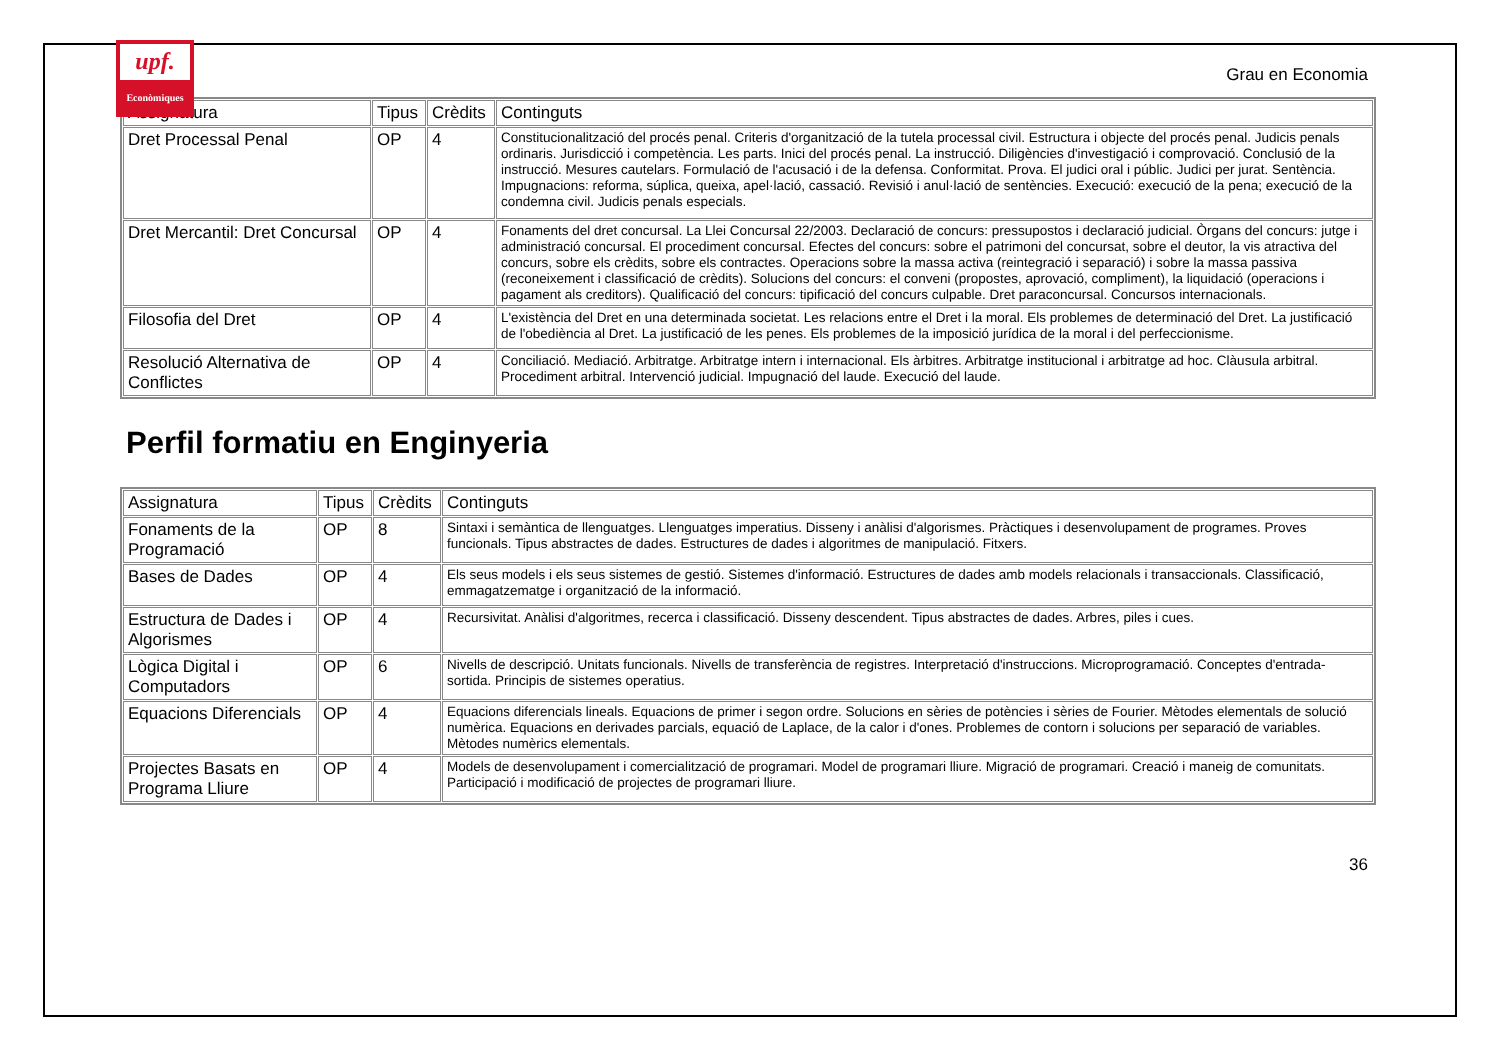upf.
Econòmiques
Grau en Economia
| Assignatura | Tipus | Crèdits | Continguts |
| --- | --- | --- | --- |
| Dret Processal Penal | OP | 4 | Constitucionalització del procés penal. Criteris d'organització de la tutela processal civil. Estructura i objecte del procés penal. Judicis penals ordinaris. Jurisdicció i competència. Les parts. Inici del procés penal. La instrucció. Diligències d'investigació i comprovació. Conclusió de la instrucció. Mesures cautelars. Formulació de l'acusació i de la defensa. Conformitat. Prova. El judici oral i públic. Judici per jurat. Sentència. Impugnacions: reforma, súplica, queixa, apel·lació, cassació. Revisió i anul·lació de sentències. Execució: execució de la pena; execució de la condemna civil. Judicis penals especials. |
| Dret Mercantil: Dret Concursal | OP | 4 | Fonaments del dret concursal. La Llei Concursal 22/2003. Declaració de concurs: pressupostos i declaració judicial. Òrgans del concurs: jutge i administració concursal. El procediment concursal. Efectes del concurs: sobre el patrimoni del concursat, sobre el deutor, la vis atractiva del concurs, sobre els crèdits, sobre els contractes. Operacions sobre la massa activa (reintegració i separació) i sobre la massa passiva (reconeixement i classificació de crèdits). Solucions del concurs: el conveni (propostes, aprovació, compliment), la liquidació (operacions i pagament als creditors). Qualificació del concurs: tipificació del concurs culpable. Dret paraconcursal. Concursos internacionals. |
| Filosofia del Dret | OP | 4 | L'existència del Dret en una determinada societat. Les relacions entre el Dret i la moral. Els problemes de determinació del Dret. La justificació de l'obediència al Dret. La justificació de les penes. Els problemes de la imposició jurídica de la moral i del perfeccionisme. |
| Resolució Alternativa de Conflictes | OP | 4 | Conciliació. Mediació. Arbitratge. Arbitratge intern i internacional. Els àrbitres. Arbitratge institucional i arbitratge ad hoc. Clàusula arbitral. Procediment arbitral. Intervenció judicial. Impugnació del laude. Execució del laude. |
Perfil formatiu en Enginyeria
| Assignatura | Tipus | Crèdits | Continguts |
| --- | --- | --- | --- |
| Fonaments de la Programació | OP | 8 | Sintaxi i semàntica de llenguatges. Llenguatges imperatius. Disseny i anàlisi d'algorismes. Pràctiques i desenvolupament de programes. Proves funcionals. Tipus abstractes de dades. Estructures de dades i algoritmes de manipulació. Fitxers. |
| Bases de Dades | OP | 4 | Els seus models i els seus sistemes de gestió. Sistemes d'informació. Estructures de dades amb models relacionals i transaccionals. Classificació, emmagatzematge i organització de la informació. |
| Estructura de Dades i Algorismes | OP | 4 | Recursivitat. Anàlisi d'algoritmes, recerca i classificació. Disseny descendent. Tipus abstractes de dades. Arbres, piles i cues. |
| Lògica Digital i Computadors | OP | 6 | Nivells de descripció. Unitats funcionals. Nivells de transferència de registres. Interpretació d'instruccions. Microprogramació. Conceptes d'entrada-sortida. Principis de sistemes operatius. |
| Equacions Diferencials | OP | 4 | Equacions diferencials lineals. Equacions de primer i segon ordre. Solucions en sèries de potències i sèries de Fourier. Mètodes elementals de solució numèrica. Equacions en derivades parcials, equació de Laplace, de la calor i d'ones. Problemes de contorn i solucions per separació de variables. Mètodes numèrics elementals. |
| Projectes Basats en Programa Lliure | OP | 4 | Models de desenvolupament i comercialització de programari. Model de programari lliure. Migració de programari. Creació i maneig de comunitats. Participació i modificació de projectes de programari lliure. |
36